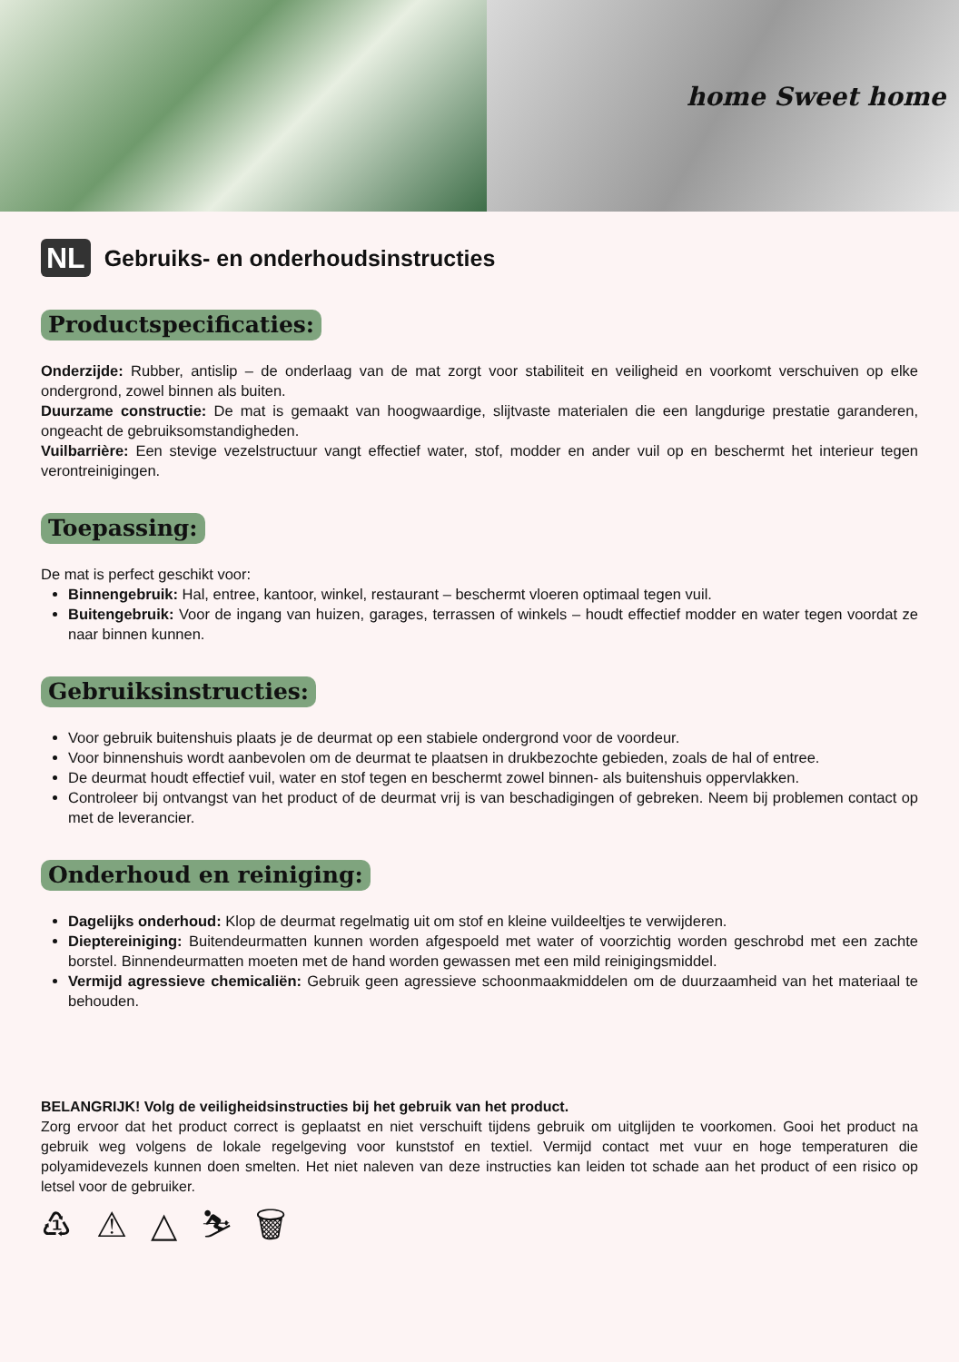home Sweet home
NL
Gebruiks- en onderhoudsinstructies
Productspecificaties:
Onderzijde: Rubber, antislip – de onderlaag van de mat zorgt voor stabiliteit en veiligheid en voorkomt verschuiven op elke ondergrond, zowel binnen als buiten.
Duurzame constructie: De mat is gemaakt van hoogwaardige, slijtvaste materialen die een langdurige prestatie garanderen, ongeacht de gebruiksomstandigheden.
Vuilbarrière: Een stevige vezelstructuur vangt effectief water, stof, modder en ander vuil op en beschermt het interieur tegen verontreinigingen.
Toepassing:
De mat is perfect geschikt voor:
Binnengebruik: Hal, entree, kantoor, winkel, restaurant – beschermt vloeren optimaal tegen vuil.
Buitengebruik: Voor de ingang van huizen, garages, terrassen of winkels – houdt effectief modder en water tegen voordat ze naar binnen kunnen.
Gebruiksinstructies:
Voor gebruik buitenshuis plaats je de deurmat op een stabiele ondergrond voor de voordeur.
Voor binnenshuis wordt aanbevolen om de deurmat te plaatsen in drukbezochte gebieden, zoals de hal of entree.
De deurmat houdt effectief vuil, water en stof tegen en beschermt zowel binnen- als buitenshuis oppervlakken.
Controleer bij ontvangst van het product of de deurmat vrij is van beschadigingen of gebreken. Neem bij problemen contact op met de leverancier.
Onderhoud en reiniging:
Dagelijks onderhoud: Klop de deurmat regelmatig uit om stof en kleine vuildeeltjes te verwijderen.
Dieptereiniging: Buitendeurmatten kunnen worden afgespoeld met water of voorzichtig worden geschrobd met een zachte borstel. Binnendeurmatten moeten met de hand worden gewassen met een mild reinigingsmiddel.
Vermijd agressieve chemicaliën: Gebruik geen agressieve schoonmaakmiddelen om de duurzaamheid van het materiaal te behouden.
BELANGRIJK! Volg de veiligheidsinstructies bij het gebruik van het product.
Zorg ervoor dat het product correct is geplaatst en niet verschuift tijdens gebruik om uitglijden te voorkomen. Gooi het product na gebruik weg volgens de lokale regelgeving voor kunststof en textiel. Vermijd contact met vuur en hoge temperaturen die polyamidevezels kunnen doen smelten. Het niet naleven van deze instructies kan leiden tot schade aan het product of een risico op letsel voor de gebruiker.
♳ ⚠ △ ⛷ 🗑